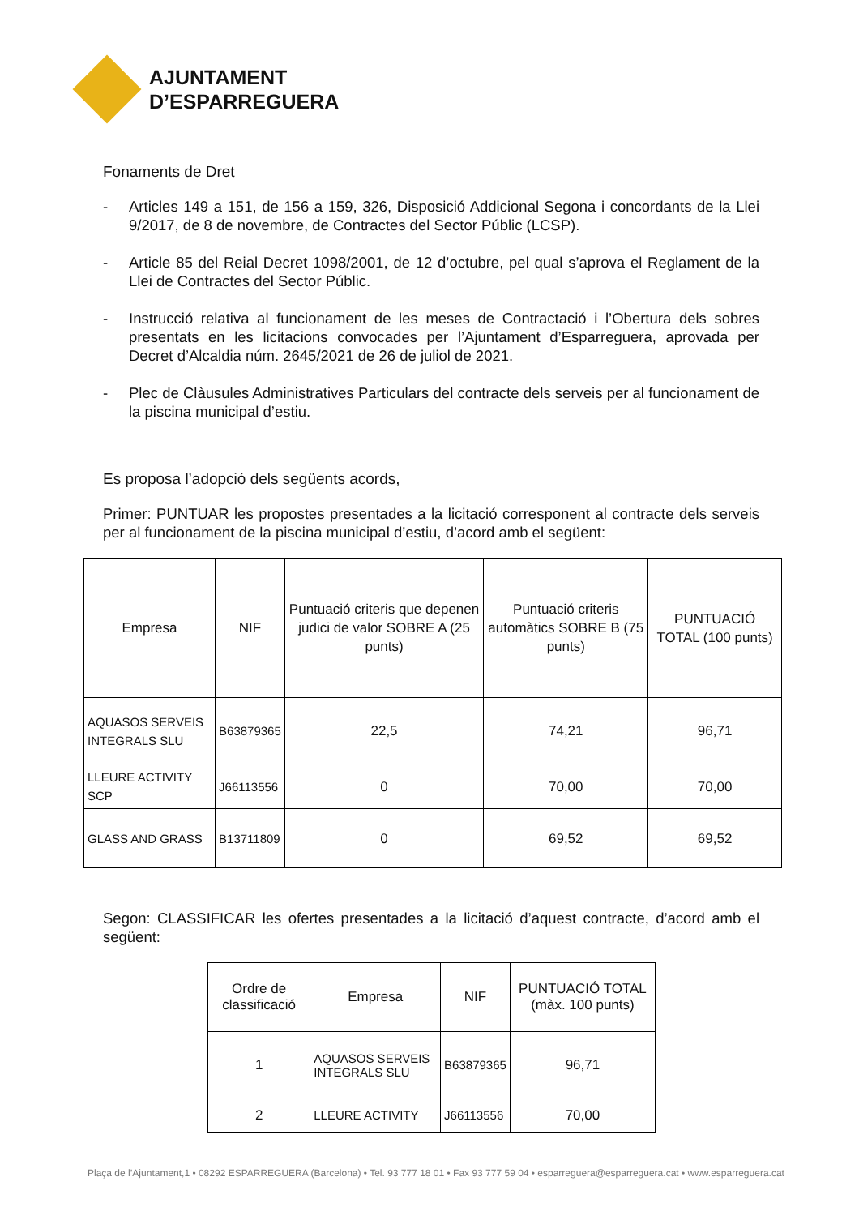AJUNTAMENT
D’ESPARREGUERA
Fonaments de Dret
- Articles 149 a 151, de 156 a 159, 326, Disposició Addicional Segona i concordants de la Llei 9/2017, de 8 de novembre, de Contractes del Sector Públic (LCSP).
- Article 85 del Reial Decret 1098/2001, de 12 d’octubre, pel qual s’aprova el Reglament de la Llei de Contractes del Sector Públic.
- Instrucció relativa al funcionament de les meses de Contractació i l’Obertura dels sobres presentats en les licitacions convocades per l’Ajuntament d’Esparreguera, aprovada per Decret d’Alcaldia núm. 2645/2021 de 26 de juliol de 2021.
- Plec de Clàusules Administratives Particulars del contracte dels serveis per al funcionament de la piscina municipal d’estiu.
Es proposa l’adopció dels següents acords,
Primer: PUNTUAR les propostes presentades a la licitació corresponent al contracte dels serveis per al funcionament de la piscina municipal d’estiu, d’acord amb el següent:
| Empresa | NIF | Puntuació criteris que depenen judici de valor SOBRE A (25 punts) | Puntuació criteris automàtics SOBRE B (75 punts) | PUNTUACIÓ TOTAL (100 punts) |
| --- | --- | --- | --- | --- |
| AQUASOS SERVEIS INTEGRALS SLU | B63879365 | 22,5 | 74,21 | 96,71 |
| LLEURE ACTIVITY SCP | J66113556 | 0 | 70,00 | 70,00 |
| GLASS AND GRASS | B13711809 | 0 | 69,52 | 69,52 |
Segon: CLASSIFICAR les ofertes presentades a la licitació d’aquest contracte, d’acord amb el següent:
| Ordre de classificació | Empresa | NIF | PUNTUACIÓ TOTAL (màx. 100 punts) |
| --- | --- | --- | --- |
| 1 | AQUASOS SERVEIS INTEGRALS SLU | B63879365 | 96,71 |
| 2 | LLEURE ACTIVITY | J66113556 | 70,00 |
Plaça de l’Ajuntament,1 • 08292 ESPARREGUERA (Barcelona) • Tel. 93 777 18 01 • Fax 93 777 59 04 • esparreguera@esparreguera.cat • www.esparreguera.cat